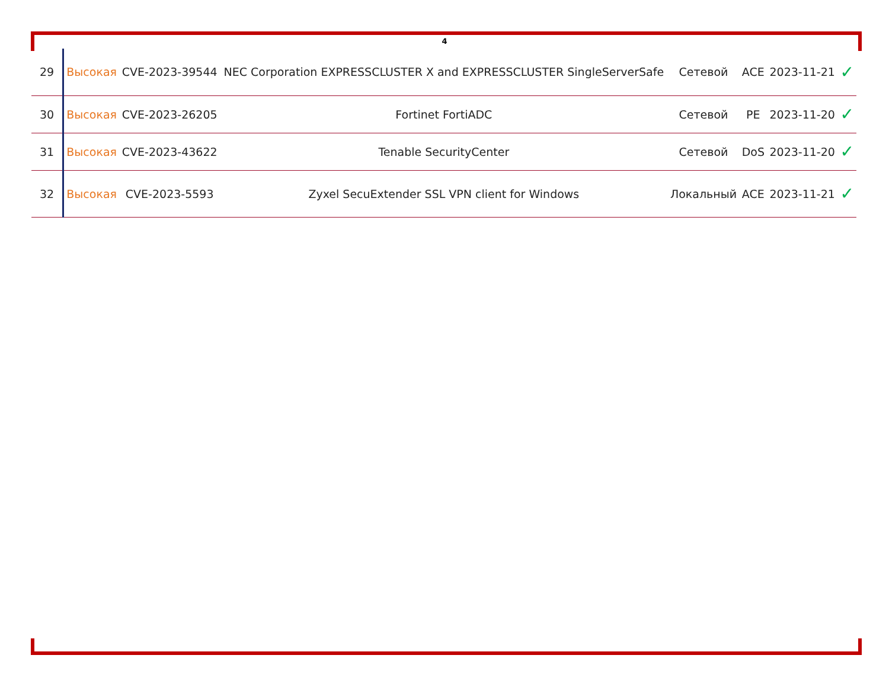4
| 29 | Высокая | CVE-2023-39544 | NEC Corporation EXPRESSCLUSTER X and EXPRESSCLUSTER SingleServerSafe | Сетевой | ACE | 2023-11-21 | ✓ |
| 30 | Высокая | CVE-2023-26205 | Fortinet FortiADC | Сетевой | PE | 2023-11-20 | ✓ |
| 31 | Высокая | CVE-2023-43622 | Tenable SecurityCenter | Сетевой | DoS | 2023-11-20 | ✓ |
| 32 | Высокая | CVE-2023-5593 | Zyxel SecuExtender SSL VPN client for Windows | Локальный | ACE | 2023-11-21 | ✓ |